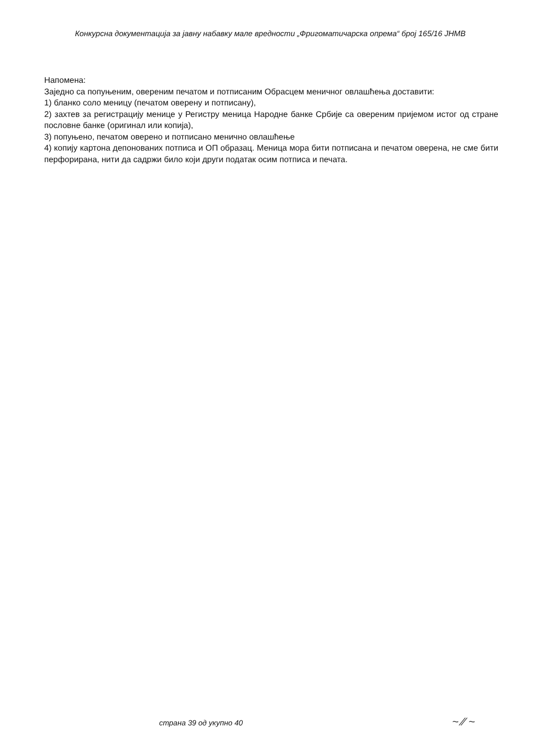Конкурсна документација за јавну набавку мале вредности „Фригоматичарска опрема“ број 165/16 ЈНМВ
Напомена:
Заједно са попуњеним, овереним печатом и потписаним Обрасцем меничног овлашћења доставити:
1) бланко соло меницу (печатом оверену и потписану),
2) захтев за регистрацију менице у Регистру меница Народне банке Србије са овереним пријемом истог од стране пословне банке (оригинал или копија),
3) попуњено, печатом оверено и потписано менично овлашћење
4) копију картона депонованих потписа и ОП образац. Меница мора бити потписана и печатом оверена, не сме бити перфорирана, нити да садржи било који други податак осим потписа и печата.
страна 39 од укупно 40 ~ ∕∕ ~